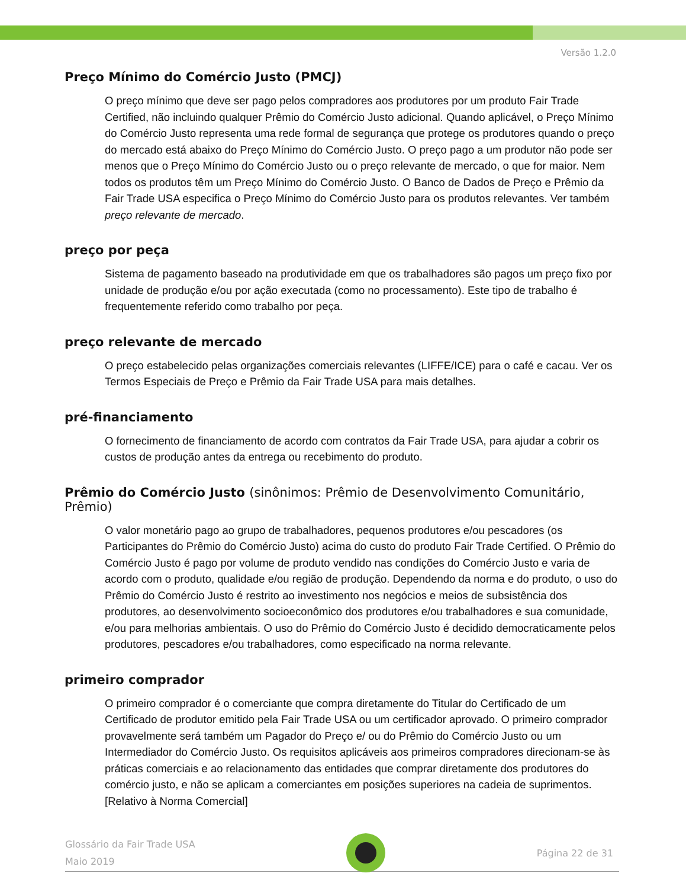Versão 1.2.0
Preço Mínimo do Comércio Justo (PMCJ)
O preço mínimo que deve ser pago pelos compradores aos produtores por um produto Fair Trade Certified, não incluindo qualquer Prêmio do Comércio Justo adicional. Quando aplicável, o Preço Mínimo do Comércio Justo representa uma rede formal de segurança que protege os produtores quando o preço do mercado está abaixo do Preço Mínimo do Comércio Justo. O preço pago a um produtor não pode ser menos que o Preço Mínimo do Comércio Justo ou o preço relevante de mercado, o que for maior. Nem todos os produtos têm um Preço Mínimo do Comércio Justo. O Banco de Dados de Preço e Prêmio da Fair Trade USA especifica o Preço Mínimo do Comércio Justo para os produtos relevantes. Ver também preço relevante de mercado.
preço por peça
Sistema de pagamento baseado na produtividade em que os trabalhadores são pagos um preço fixo por unidade de produção e/ou por ação executada (como no processamento). Este tipo de trabalho é frequentemente referido como trabalho por peça.
preço relevante de mercado
O preço estabelecido pelas organizações comerciais relevantes (LIFFE/ICE) para o café e cacau. Ver os Termos Especiais de Preço e Prêmio da Fair Trade USA para mais detalhes.
pré-financiamento
O fornecimento de financiamento de acordo com contratos da Fair Trade USA, para ajudar a cobrir os custos de produção antes da entrega ou recebimento do produto.
Prêmio do Comércio Justo (sinônimos: Prêmio de Desenvolvimento Comunitário, Prêmio)
O valor monetário pago ao grupo de trabalhadores, pequenos produtores e/ou pescadores (os Participantes do Prêmio do Comércio Justo) acima do custo do produto Fair Trade Certified. O Prêmio do Comércio Justo é pago por volume de produto vendido nas condições do Comércio Justo e varia de acordo com o produto, qualidade e/ou região de produção. Dependendo da norma e do produto, o uso do Prêmio do Comércio Justo é restrito ao investimento nos negócios e meios de subsistência dos produtores, ao desenvolvimento socioeconômico dos produtores e/ou trabalhadores e sua comunidade, e/ou para melhorias ambientais. O uso do Prêmio do Comércio Justo é decidido democraticamente pelos produtores, pescadores e/ou trabalhadores, como especificado na norma relevante.
primeiro comprador
O primeiro comprador é o comerciante que compra diretamente do Titular do Certificado de um Certificado de produtor emitido pela Fair Trade USA ou um certificador aprovado. O primeiro comprador provavelmente será também um Pagador do Preço e/ ou do Prêmio do Comércio Justo ou um Intermediador do Comércio Justo. Os requisitos aplicáveis aos primeiros compradores direcionam-se às práticas comerciais e ao relacionamento das entidades que comprar diretamente dos produtores do comércio justo, e não se aplicam a comerciantes em posições superiores na cadeia de suprimentos. [Relativo à Norma Comercial]
Glossário da Fair Trade USA
Maio 2019
Página 22 de 31